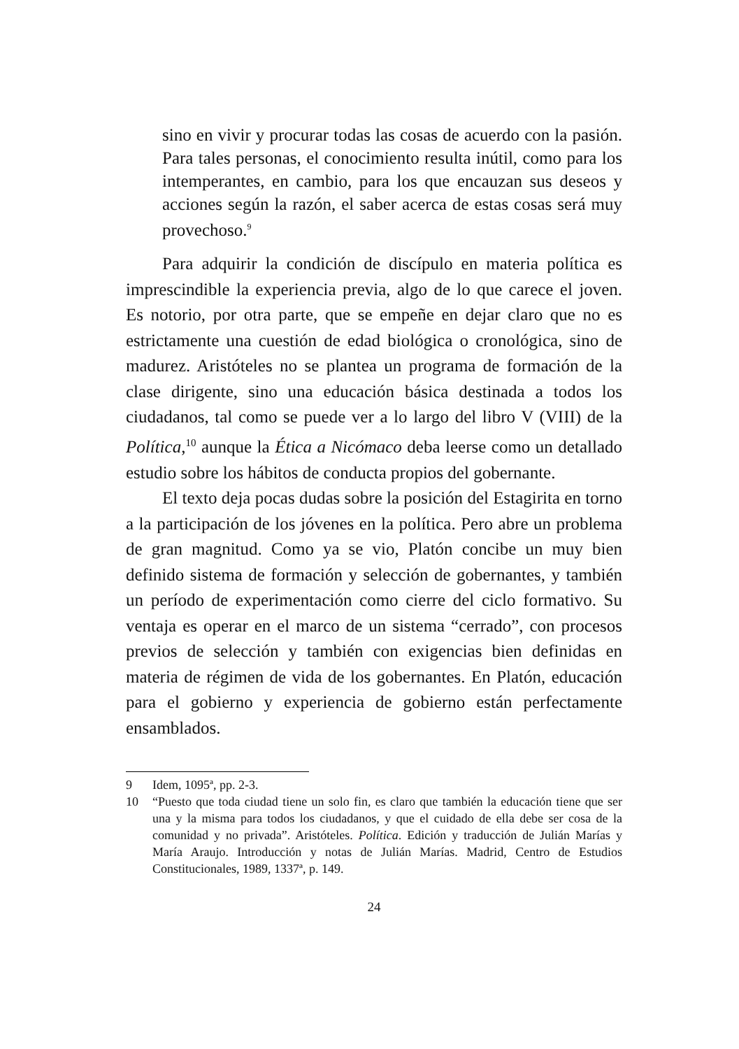sino en vivir y procurar todas las cosas de acuerdo con la pasión. Para tales personas, el conocimiento resulta inútil, como para los intemperantes, en cambio, para los que encauzan sus deseos y acciones según la razón, el saber acerca de estas cosas será muy provechoso.<sup>9</sup>
Para adquirir la condición de discípulo en materia política es imprescindible la experiencia previa, algo de lo que carece el joven. Es notorio, por otra parte, que se empeñe en dejar claro que no es estrictamente una cuestión de edad biológica o cronológica, sino de madurez. Aristóteles no se plantea un programa de formación de la clase dirigente, sino una educación básica destinada a todos los ciudadanos, tal como se puede ver a lo largo del libro V (VIII) de la Política,<sup>10</sup> aunque la Ética a Nicómaco deba leerse como un detallado estudio sobre los hábitos de conducta propios del gobernante.
El texto deja pocas dudas sobre la posición del Estagirita en torno a la participación de los jóvenes en la política. Pero abre un problema de gran magnitud. Como ya se vio, Platón concibe un muy bien definido sistema de formación y selección de gobernantes, y también un período de experimentación como cierre del ciclo formativo. Su ventaja es operar en el marco de un sistema “cerrado”, con procesos previos de selección y también con exigencias bien definidas en materia de régimen de vida de los gobernantes. En Platón, educación para el gobierno y experiencia de gobierno están perfectamente ensamblados.
9 Idem, 1095ª, pp. 2-3.
10 “Puesto que toda ciudad tiene un solo fin, es claro que también la educación tiene que ser una y la misma para todos los ciudadanos, y que el cuidado de ella debe ser cosa de la comunidad y no privada”. Aristóteles. Política. Edición y traducción de Julián Marías y María Araujo. Introducción y notas de Julián Marías. Madrid, Centro de Estudios Constitucionales, 1989, 1337ª, p. 149.
24